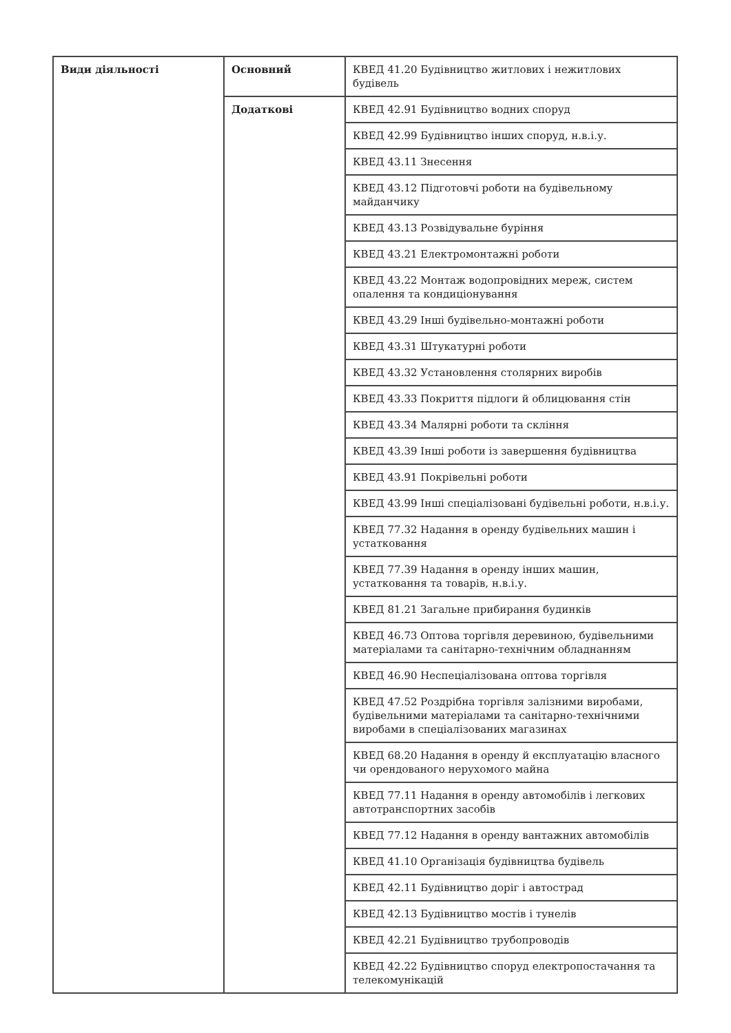| Види діяльності | Основний | КВЕД 41.20 Будівництво житлових і нежитлових будівель |
| | Додаткові | КВЕД 42.91 Будівництво водних споруд |
| | | КВЕД 42.99 Будівництво інших споруд, н.в.і.у. |
| | | КВЕД 43.11 Знесення |
| | | КВЕД 43.12 Підготовчі роботи на будівельному майданчику |
| | | КВЕД 43.13 Розвідувальне буріння |
| | | КВЕД 43.21 Електромонтажні роботи |
| | | КВЕД 43.22 Монтаж водопровідних мереж, систем опалення та кондиціонування |
| | | КВЕД 43.29 Інші будівельно-монтажні роботи |
| | | КВЕД 43.31 Штукатурні роботи |
| | | КВЕД 43.32 Установлення столярних виробів |
| | | КВЕД 43.33 Покриття підлоги й облицювання стін |
| | | КВЕД 43.34 Малярні роботи та скління |
| | | КВЕД 43.39 Інші роботи із завершення будівництва |
| | | КВЕД 43.91 Покрівельні роботи |
| | | КВЕД 43.99 Інші спеціалізовані будівельні роботи, н.в.і.у. |
| | | КВЕД 77.32 Надання в оренду будівельних машин і устатковання |
| | | КВЕД 77.39 Надання в оренду інших машин, устатковання та товарів, н.в.і.у. |
| | | КВЕД 81.21 Загальне прибирання будинків |
| | | КВЕД 46.73 Оптова торгівля деревиною, будівельними матеріалами та санітарно-технічним обладнанням |
| | | КВЕД 46.90 Неспеціалізована оптова торгівля |
| | | КВЕД 47.52 Роздрібна торгівля залізними виробами, будівельними матеріалами та санітарно-технічними виробами в спеціалізованих магазинах |
| | | КВЕД 68.20 Надання в оренду й експлуатацію власного чи орендованого нерухомого майна |
| | | КВЕД 77.11 Надання в оренду автомобілів і легкових автотранспортних засобів |
| | | КВЕД 77.12 Надання в оренду вантажних автомобілів |
| | | КВЕД 41.10 Організація будівництва будівель |
| | | КВЕД 42.11 Будівництво доріг і автострад |
| | | КВЕД 42.13 Будівництво мостів і тунелів |
| | | КВЕД 42.21 Будівництво трубопроводів |
| | | КВЕД 42.22 Будівництво споруд електропостачання та телекомунікацій |